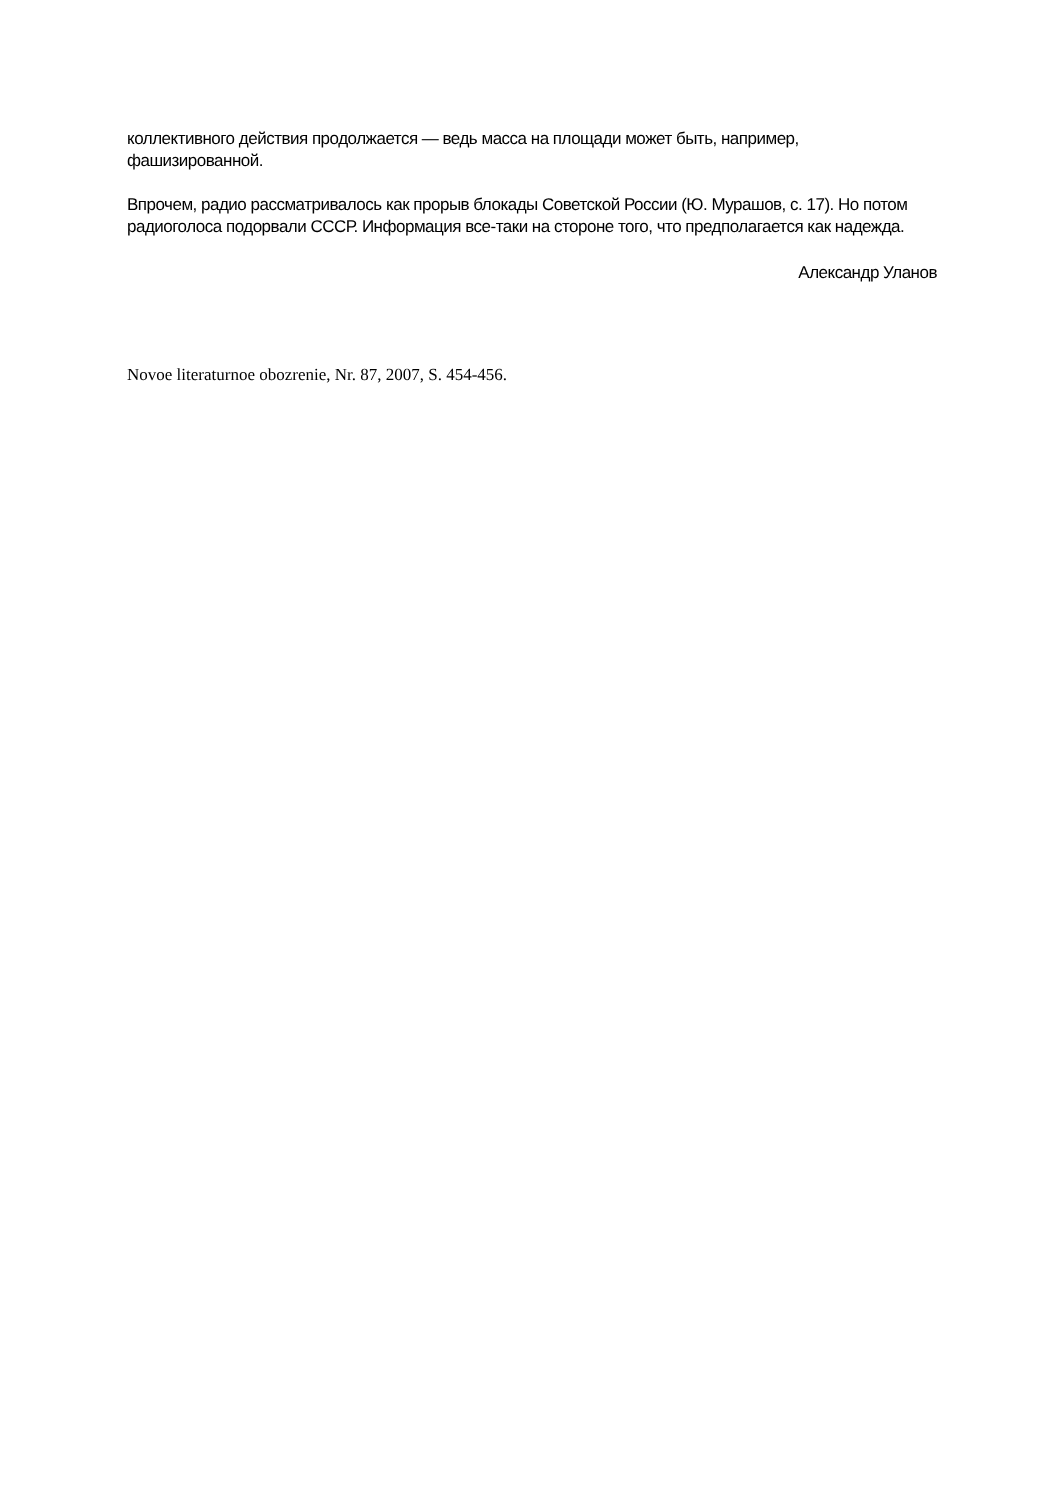коллективного действия продолжается — ведь масса на площади может быть, например, фашизированной.
Впрочем, радио рассматривалось как прорыв блокады Советской России (Ю. Мурашов, с. 17). Но потом радиоголоса подорвали СССР. Информация все-таки на стороне того, что предполагается как надежда.
Александр Уланов
Novoe literaturnoe obozrenie, Nr. 87, 2007, S. 454-456.